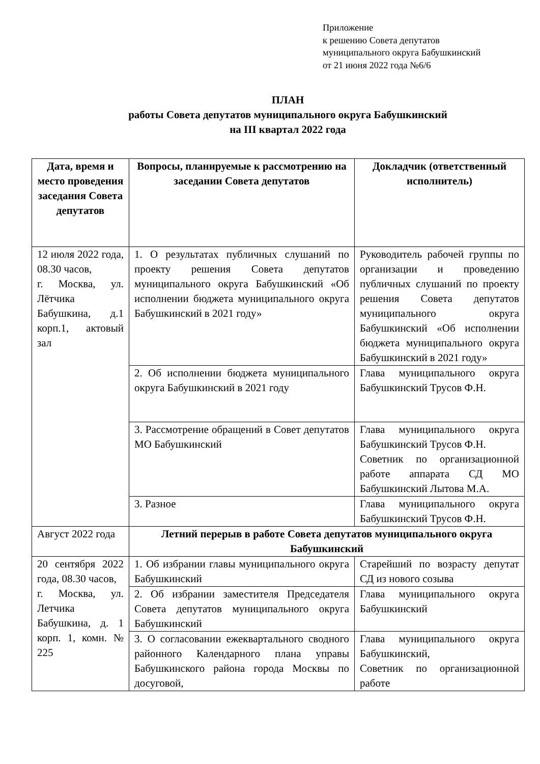Приложение
к решению Совета депутатов
муниципального округа Бабушкинский
от 21 июня 2022 года №6/6
ПЛАН
работы Совета депутатов муниципального округа Бабушкинский
на III квартал 2022 года
| Дата, время и место проведения заседания Совета депутатов | Вопросы, планируемые к рассмотрению на заседании Совета депутатов | Докладчик (ответственный исполнитель) |
| --- | --- | --- |
| 12 июля 2022 года, 08.30 часов, г. Москва, ул. Лётчика Бабушкина, д.1 корп.1, актовый зал | 1. О результатах публичных слушаний по проекту решения Совета депутатов муниципального округа Бабушкинский «Об исполнении бюджета муниципального округа Бабушкинский в 2021 году» | Руководитель рабочей группы по организации и проведению публичных слушаний по проекту решения Совета депутатов муниципального округа Бабушкинский «Об исполнении бюджета муниципального округа Бабушкинский в 2021 году» |
| | 2. Об исполнении бюджета муниципального округа Бабушкинский в 2021 году | Глава муниципального округа Бабушкинский Трусов Ф.Н. |
| | 3. Рассмотрение обращений в Совет депутатов МО Бабушкинский | Глава муниципального округа Бабушкинский Трусов Ф.Н. Советник по организационной работе аппарата СД МО Бабушкинский Лытова М.А. |
| | 3. Разное | Глава муниципального округа Бабушкинский Трусов Ф.Н. |
| Август 2022 года | Летний перерыв в работе Совета депутатов муниципального округа Бабушкинский | |
| 20 сентября 2022 года, 08.30 часов, г. Москва, ул. Летчика Бабушкина, д. 1 корп. 1, комн. № 225 | 1. Об избрании главы муниципального округа Бабушкинский | Старейший по возрасту депутат СД из нового созыва |
| | 2. Об избрании заместителя Председателя Совета депутатов муниципального округа Бабушкинский | Глава муниципального округа Бабушкинский |
| | 3. О согласовании ежеквартального сводного районного Календарного плана управы Бабушкинского района города Москвы по досуговой, | Глава муниципального округа Бабушкинский, Советник по организационной работе |